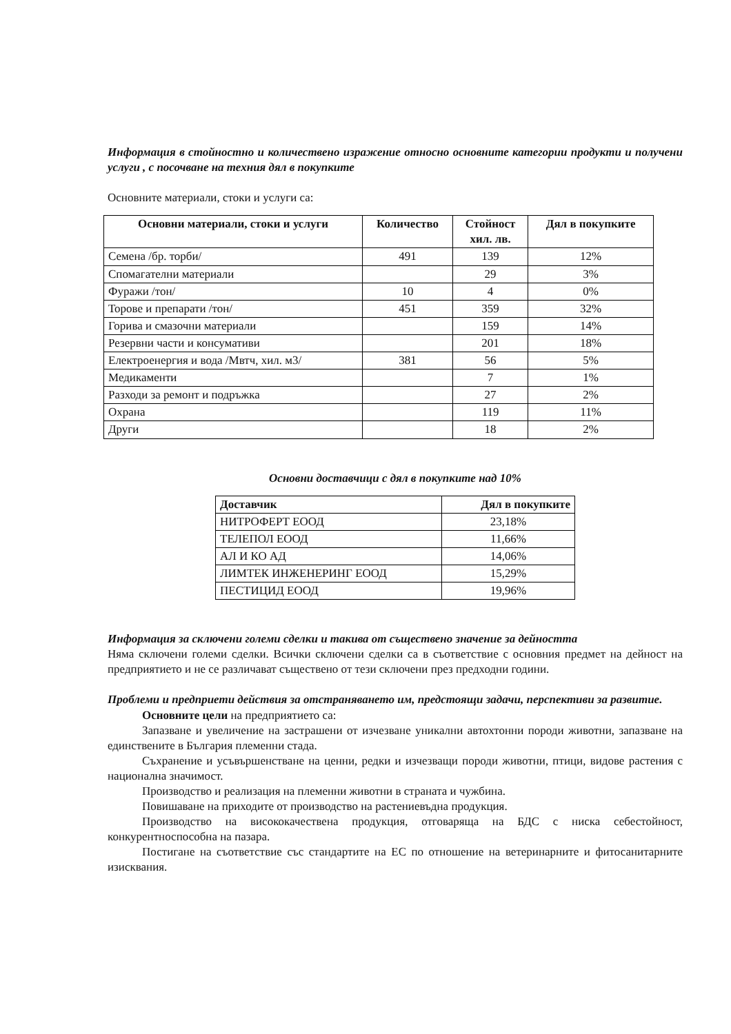Информация в стойностно и количествено изражение относно основните категории продукти и получени услуги , с посочване на техния дял в покупките
Основните материали, стоки и услуги са:
| Основни материали, стоки и услуги | Количество | Стойност хил. лв. | Дял в покупките |
| --- | --- | --- | --- |
| Семена /бр. торби/ | 491 | 139 | 12% |
| Спомагателни материали | | 29 | 3% |
| Фуражи /тон/ | 10 | 4 | 0% |
| Торове и препарати /тон/ | 451 | 359 | 32% |
| Горива и смазочни материали | | 159 | 14% |
| Резервни части и консумативи | | 201 | 18% |
| Електроенергия и вода /Мвтч, хил. м3/ | 381 | 56 | 5% |
| Медикаменти | | 7 | 1% |
| Разходи за ремонт и подръжка | | 27 | 2% |
| Охрана | | 119 | 11% |
| Други | | 18 | 2% |
Основни доставчици с дял в покупките над 10%
| Доставчик | Дял в покупките |
| --- | --- |
| НИТРОФЕРТ ЕООД | 23,18% |
| ТЕЛЕПОЛ ЕООД | 11,66% |
| АЛ И КО АД | 14,06% |
| ЛИМТЕК ИНЖЕНЕРИНГ ЕООД | 15,29% |
| ПЕСТИЦИД ЕООД | 19,96% |
Информация за сключени големи сделки и такива от съществено значение за дейността
Няма сключени големи сделки. Всички сключени сделки са в съответствие с основния предмет на дейност на предприятието и не се различават съществено от тези сключени през предходни години.
Проблеми и предприети действия за отстраняването им, предстоящи задачи, перспективи за развитие.
Основните цели на предприятието са:
Запазване и увеличение на застрашени от изчезване уникални автохтонни породи животни, запазване на единствените в България племенни стада.
Съхранение и усъвършенстване на ценни, редки и изчезващи породи животни, птици, видове растения с национална значимост.
Производство и реализация на племенни животни в страната и чужбина.
Повишаване на приходите от производство на растениевъдна продукция.
Производство на висококачествена продукция, отговаряща на БДС с ниска себестойност, конкурентноспособна на пазара.
Постигане на съответствие със стандартите на ЕС по отношение на ветеринарните и фитосанитарните изисквания.